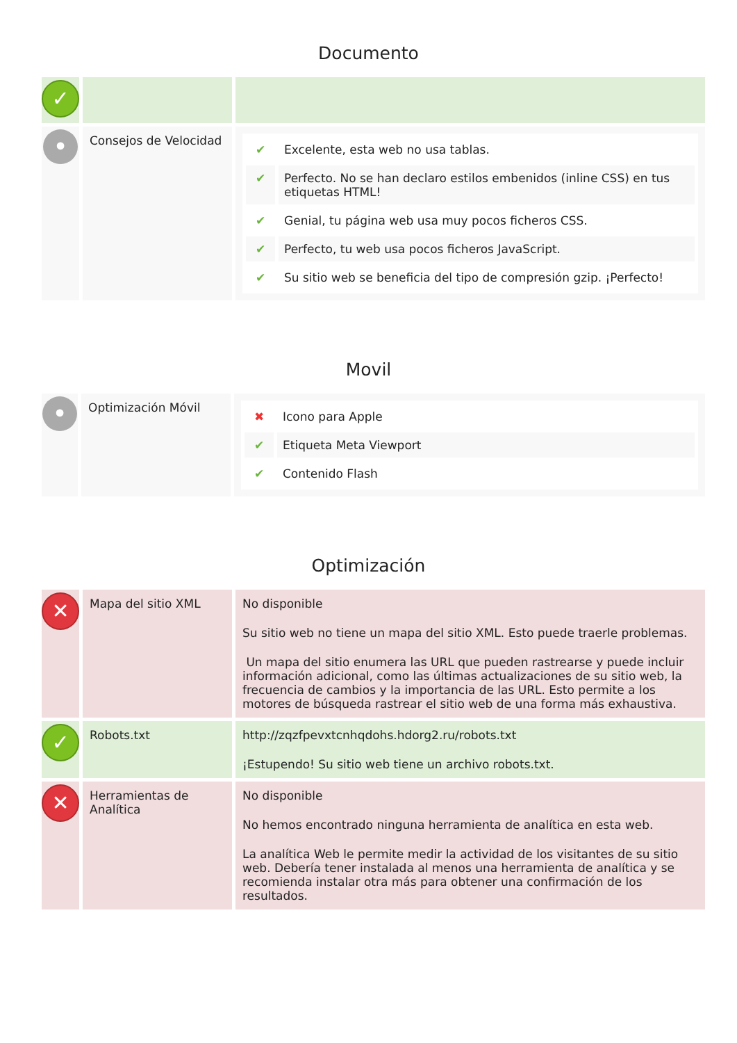Documento
| ✓ | | |
| • | Consejos de Velocidad | / ✔ / Excelente, esta web no usa tablas. / / ✔ / Perfecto. No se han declaro estilos embenidos (inline CSS) en tus etiquetas HTML! / / ✔ / Genial, tu página web usa muy pocos ficheros CSS. / / ✔ / Perfecto, tu web usa pocos ficheros JavaScript. / / ✔ / Su sitio web se beneficia del tipo de compresión gzip. ¡Perfecto! / |
Movil
| • | Optimización Móvil | / ✖ / Icono para Apple / / ✔ / Etiqueta Meta Viewport / / ✔ / Contenido Flash / |
Optimización
| ✕ | Mapa del sitio XML | No disponible Su sitio web no tiene un mapa del sitio XML. Esto puede traerle problemas. Un mapa del sitio enumera las URL que pueden rastrearse y puede incluir información adicional, como las últimas actualizaciones de su sitio web, la frecuencia de cambios y la importancia de las URL. Esto permite a los motores de búsqueda rastrear el sitio web de una forma más exhaustiva. |
| ✓ | Robots.txt | http://zqzfpevxtcnhqdohs.hdorg2.ru/robots.txt ¡Estupendo! Su sitio web tiene un archivo robots.txt. |
| ✕ | Herramientas de Analítica | No disponible No hemos encontrado ninguna herramienta de analítica en esta web. La analítica Web le permite medir la actividad de los visitantes de su sitio web. Debería tener instalada al menos una herramienta de analítica y se recomienda instalar otra más para obtener una confirmación de los resultados. |